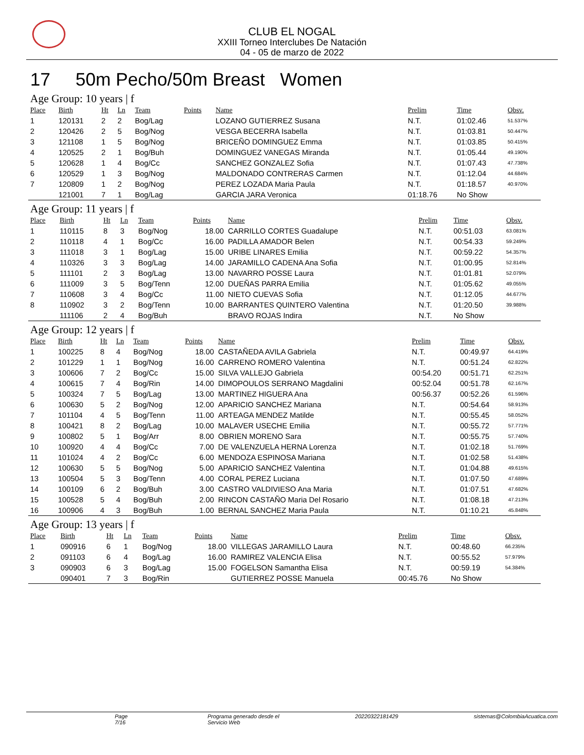CLUB EL NOGAL
XXIII Torneo Interclubes De Natación
04 - 05 de marzo de 2022
17 50m Pecho/50m Breast Women
Age Group: 10 years | f
| Place | Birth | Ht | Ln | Team | Points | Name | Prelim | Time | Obsv. |
| --- | --- | --- | --- | --- | --- | --- | --- | --- | --- |
| 1 | 120131 | 2 | 2 | Bog/Lag | | LOZANO GUTIERREZ Susana | N.T. | 01:02.46 | 51.537% |
| 2 | 120426 | 2 | 5 | Bog/Nog | | VESGA BECERRA Isabella | N.T. | 01:03.81 | 50.447% |
| 3 | 121108 | 1 | 5 | Bog/Nog | | BRICEÑO DOMINGUEZ Emma | N.T. | 01:03.85 | 50.415% |
| 4 | 120525 | 2 | 1 | Bog/Buh | | DOMINGUEZ VANEGAS Miranda | N.T. | 01:05.44 | 49.190% |
| 5 | 120628 | 1 | 4 | Bog/Cc | | SANCHEZ GONZALEZ Sofia | N.T. | 01:07.43 | 47.738% |
| 6 | 120529 | 1 | 3 | Bog/Nog | | MALDONADO CONTRERAS Carmen | N.T. | 01:12.04 | 44.684% |
| 7 | 120809 | 1 | 2 | Bog/Nog | | PEREZ LOZADA Maria Paula | N.T. | 01:18.57 | 40.970% |
| | 121001 | 7 | 1 | Bog/Lag | | GARCIA JARA Veronica | 01:18.76 | No Show | |
Age Group: 11 years | f
| Place | Birth | Ht | Ln | Team | Points | Name | Prelim | Time | Obsv. |
| --- | --- | --- | --- | --- | --- | --- | --- | --- | --- |
| 1 | 110115 | 8 | 3 | Bog/Nog | 18.00 | CARRILLO CORTES Guadalupe | N.T. | 00:51.03 | 63.081% |
| 2 | 110118 | 4 | 1 | Bog/Cc | 16.00 | PADILLA AMADOR Belen | N.T. | 00:54.33 | 59.249% |
| 3 | 111018 | 3 | 1 | Bog/Lag | 15.00 | URIBE LINARES Emilia | N.T. | 00:59.22 | 54.357% |
| 4 | 110326 | 3 | 3 | Bog/Lag | 14.00 | JARAMILLO CADENA Ana Sofia | N.T. | 01:00.95 | 52.814% |
| 5 | 111101 | 2 | 3 | Bog/Lag | 13.00 | NAVARRO POSSE Laura | N.T. | 01:01.81 | 52.079% |
| 6 | 111009 | 3 | 5 | Bog/Tenn | 12.00 | DUEÑAS PARRA Emilia | N.T. | 01:05.62 | 49.055% |
| 7 | 110608 | 3 | 4 | Bog/Cc | 11.00 | NIETO CUEVAS Sofia | N.T. | 01:12.05 | 44.677% |
| 8 | 110902 | 3 | 2 | Bog/Tenn | 10.00 | BARRANTES QUINTERO Valentina | N.T. | 01:20.50 | 39.988% |
| | 111106 | 2 | 4 | Bog/Buh | | BRAVO ROJAS Indira | N.T. | No Show | |
Age Group: 12 years | f
| Place | Birth | Ht | Ln | Team | Points | Name | Prelim | Time | Obsv. |
| --- | --- | --- | --- | --- | --- | --- | --- | --- | --- |
| 1 | 100225 | 8 | 4 | Bog/Nog | 18.00 | CASTAÑEDA AVILA Gabriela | N.T. | 00:49.97 | 64.419% |
| 2 | 101229 | 1 | 1 | Bog/Nog | 16.00 | CARRENO ROMERO Valentina | N.T. | 00:51.24 | 62.822% |
| 3 | 100606 | 7 | 2 | Bog/Cc | 15.00 | SILVA VALLEJO Gabriela | 00:54.20 | 00:51.71 | 62.251% |
| 4 | 100615 | 7 | 4 | Bog/Rin | 14.00 | DIMOPOULOS SERRANO Magdalini | 00:52.04 | 00:51.78 | 62.167% |
| 5 | 100324 | 7 | 5 | Bog/Lag | 13.00 | MARTINEZ HIGUERA Ana | 00:56.37 | 00:52.26 | 61.596% |
| 6 | 100630 | 5 | 2 | Bog/Nog | 12.00 | APARICIO SANCHEZ Mariana | N.T. | 00:54.64 | 58.913% |
| 7 | 101104 | 4 | 5 | Bog/Tenn | 11.00 | ARTEAGA MENDEZ Matilde | N.T. | 00:55.45 | 58.052% |
| 8 | 100421 | 8 | 2 | Bog/Lag | 10.00 | MALAVER USECHE Emilia | N.T. | 00:55.72 | 57.771% |
| 9 | 100802 | 5 | 1 | Bog/Arr | 8.00 | OBRIEN MORENO Sara | N.T. | 00:55.75 | 57.740% |
| 10 | 100920 | 4 | 4 | Bog/Cc | 7.00 | DE VALENZUELA HERNA Lorenza | N.T. | 01:02.18 | 51.769% |
| 11 | 101024 | 4 | 2 | Bog/Cc | 6.00 | MENDOZA ESPINOSA Mariana | N.T. | 01:02.58 | 51.438% |
| 12 | 100630 | 5 | 5 | Bog/Nog | 5.00 | APARICIO SANCHEZ Valentina | N.T. | 01:04.88 | 49.615% |
| 13 | 100504 | 5 | 3 | Bog/Tenn | 4.00 | CORAL PEREZ Luciana | N.T. | 01:07.50 | 47.689% |
| 14 | 100109 | 6 | 2 | Bog/Buh | 3.00 | CASTRO VALDIVIESO Ana Maria | N.T. | 01:07.51 | 47.682% |
| 15 | 100528 | 5 | 4 | Bog/Buh | 2.00 | RINCON CASTAÑO Maria Del Rosario | N.T. | 01:08.18 | 47.213% |
| 16 | 100906 | 4 | 3 | Bog/Buh | 1.00 | BERNAL SANCHEZ Maria Paula | N.T. | 01:10.21 | 45.848% |
Age Group: 13 years | f
| Place | Birth | Ht | Ln | Team | Points | Name | Prelim | Time | Obsv. |
| --- | --- | --- | --- | --- | --- | --- | --- | --- | --- |
| 1 | 090916 | 6 | 1 | Bog/Nog | 18.00 | VILLEGAS JARAMILLO Laura | N.T. | 00:48.60 | 66.235% |
| 2 | 091103 | 6 | 4 | Bog/Lag | 16.00 | RAMIREZ VALENCIA Elisa | N.T. | 00:55.52 | 57.979% |
| 3 | 090903 | 6 | 3 | Bog/Lag | 15.00 | FOGELSON Samantha Elisa | N.T. | 00:59.19 | 54.384% |
| | 090401 | 7 | 3 | Bog/Rin | | GUTIERREZ POSSE Manuela | 00:45.76 | No Show | |
Page 7/16 Programa generado desde el Servicio Web 20220322181429 sistemas@ColombiaAcuatica.com